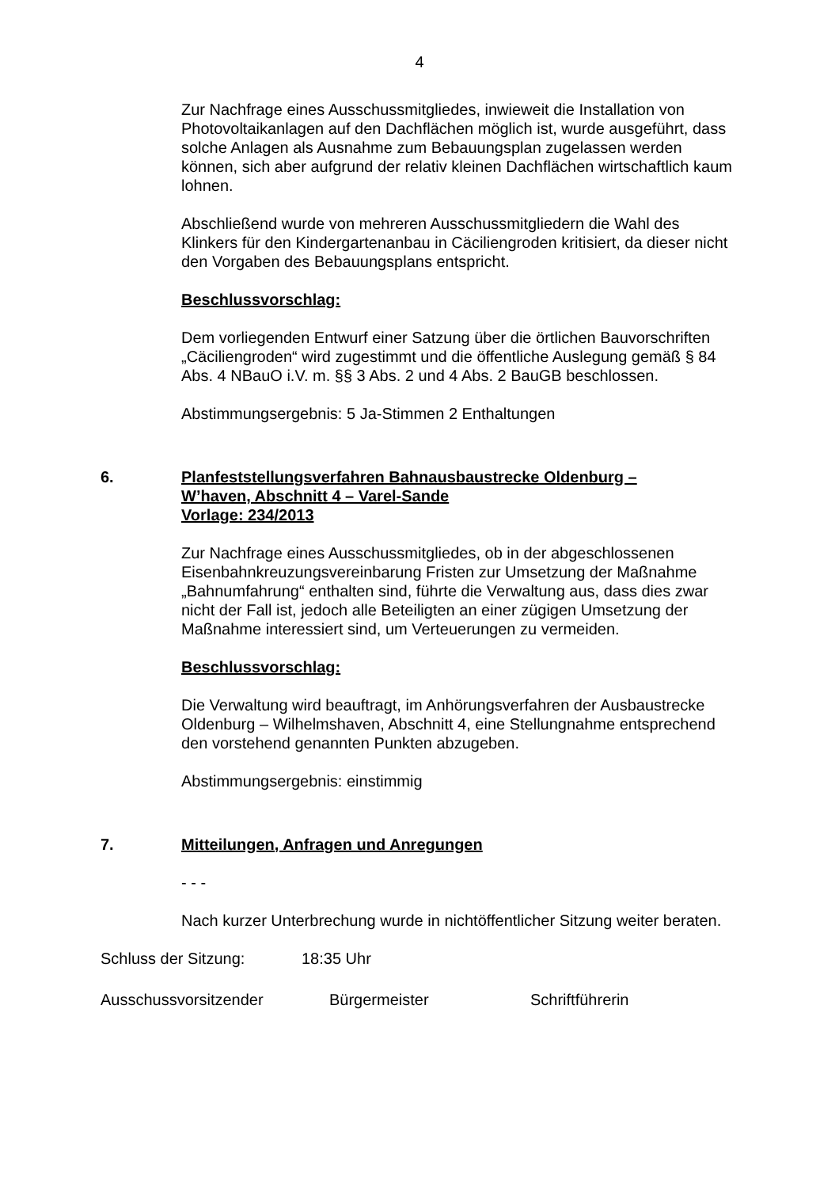4
Zur Nachfrage eines Ausschussmitgliedes, inwieweit die Installation von Photovoltaikanlagen auf den Dachflächen möglich ist, wurde ausgeführt, dass solche Anlagen als Ausnahme zum Bebauungsplan zugelassen werden können, sich aber aufgrund der relativ kleinen Dachflächen wirtschaftlich kaum lohnen.
Abschließend wurde von mehreren Ausschussmitgliedern die Wahl des Klinkers für den Kindergartenanbau in Cäciliengroden kritisiert, da dieser nicht den Vorgaben des Bebauungsplans entspricht.
Beschlussvorschlag:
Dem vorliegenden Entwurf einer Satzung über die örtlichen Bauvorschriften „Cäciliengroden“ wird zugestimmt und die öffentliche Auslegung gemäß § 84 Abs. 4 NBauO i.V. m. §§ 3 Abs. 2 und 4 Abs. 2 BauGB beschlossen.
Abstimmungsergebnis: 5 Ja-Stimmen 2 Enthaltungen
6. Planfeststellungsverfahren Bahnausbaustrecke Oldenburg –
W’haven, Abschnitt 4 – Varel-Sande
Vorlage: 234/2013
Zur Nachfrage eines Ausschussmitgliedes, ob in der abgeschlossenen Eisenbahnkreuzungsvereinbarung Fristen zur Umsetzung der Maßnahme „Bahnumfahrung“ enthalten sind, führte die Verwaltung aus, dass dies zwar nicht der Fall ist, jedoch alle Beteiligten an einer zügigen Umsetzung der Maßnahme interessiert sind, um Verteuerungen zu vermeiden.
Beschlussvorschlag:
Die Verwaltung wird beauftragt, im Anhörungsverfahren der Ausbaustrecke Oldenburg – Wilhelmshaven, Abschnitt 4, eine Stellungnahme entsprechend den vorstehend genannten Punkten abzugeben.
Abstimmungsergebnis: einstimmig
7. Mitteilungen, Anfragen und Anregungen
- - -
Nach kurzer Unterbrechung wurde in nichtöffentlicher Sitzung weiter beraten.
Schluss der Sitzung: 18:35 Uhr
Ausschussvorsitzender Bürgermeister Schriftführerin